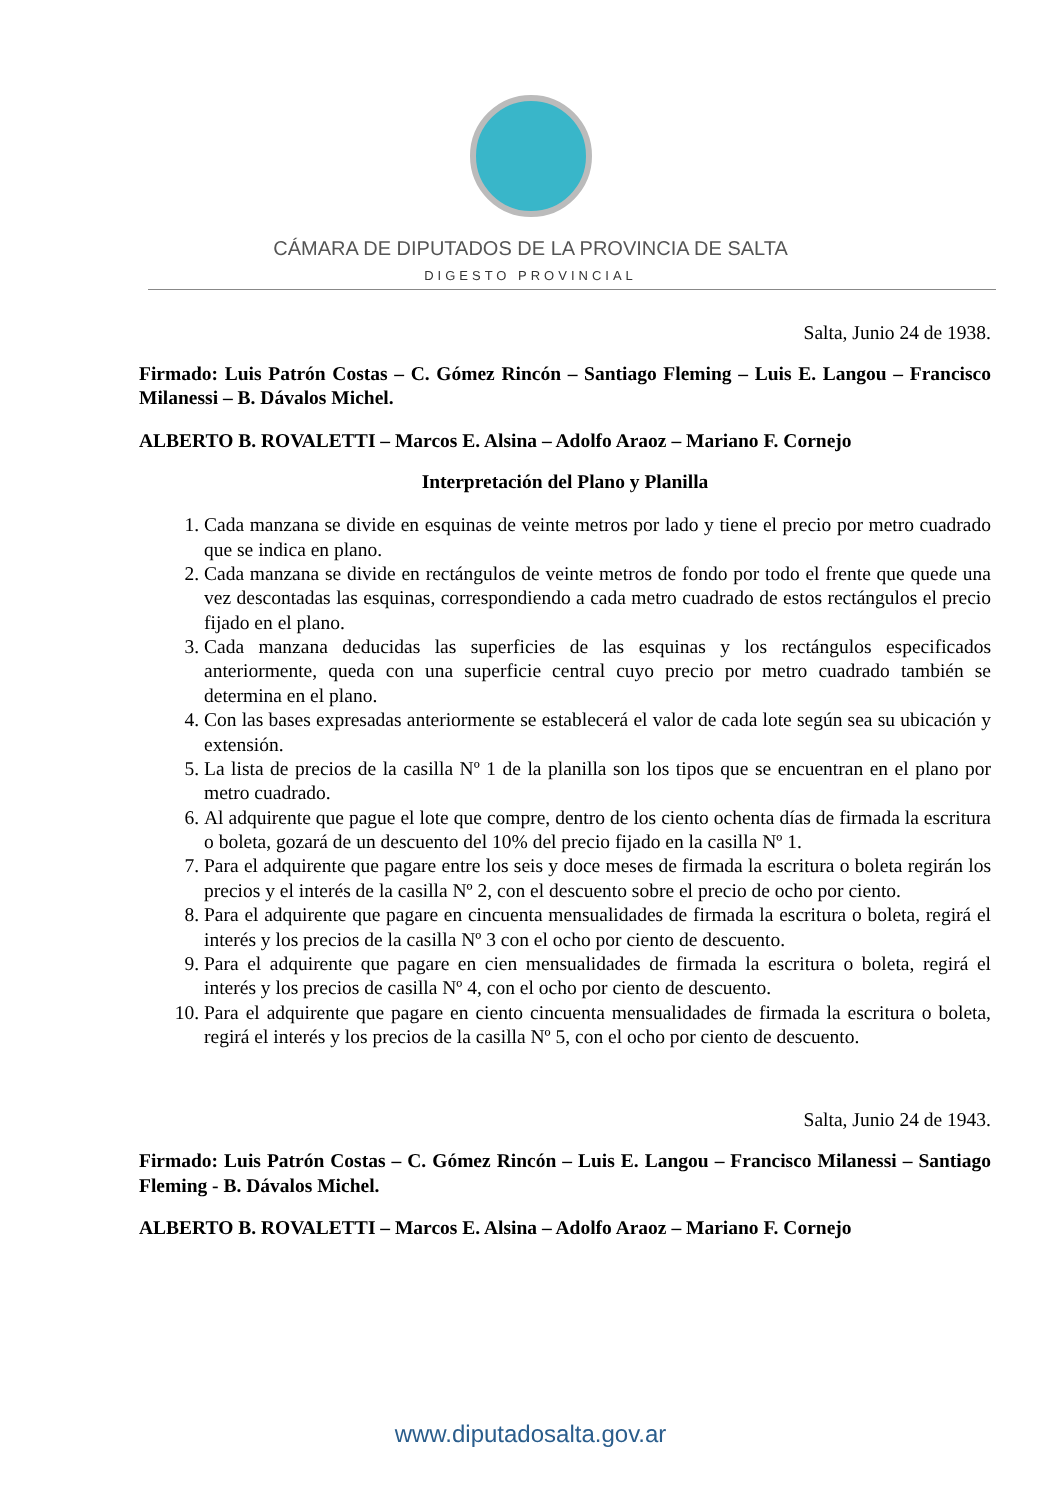CÁMARA DE DIPUTADOS DE LA PROVINCIA DE SALTA
DIGESTO PROVINCIAL
Salta, Junio 24 de 1938.
Firmado: Luis Patrón Costas – C. Gómez Rincón – Santiago Fleming – Luis E. Langou – Francisco Milanessi – B. Dávalos Michel.
ALBERTO B. ROVALETTI – Marcos E. Alsina – Adolfo Araoz – Mariano F. Cornejo
Interpretación del Plano y Planilla
1. Cada manzana se divide en esquinas de veinte metros por lado y tiene el precio por metro cuadrado que se indica en plano.
2. Cada manzana se divide en rectángulos de veinte metros de fondo por todo el frente que quede una vez descontadas las esquinas, correspondiendo a cada metro cuadrado de estos rectángulos el precio fijado en el plano.
3. Cada manzana deducidas las superficies de las esquinas y los rectángulos especificados anteriormente, queda con una superficie central cuyo precio por metro cuadrado también se determina en el plano.
4. Con las bases expresadas anteriormente se establecerá el valor de cada lote según sea su ubicación y extensión.
5. La lista de precios de la casilla Nº 1 de la planilla son los tipos que se encuentran en el plano por metro cuadrado.
6. Al adquirente que pague el lote que compre, dentro de los ciento ochenta días de firmada la escritura o boleta, gozará de un descuento del 10% del precio fijado en la casilla Nº 1.
7. Para el adquirente que pagare entre los seis y doce meses de firmada la escritura o boleta regirán los precios y el interés de la casilla Nº 2, con el descuento sobre el precio de ocho por ciento.
8. Para el adquirente que pagare en cincuenta mensualidades de firmada la escritura o boleta, regirá el interés y los precios de la casilla Nº 3 con el ocho por ciento de descuento.
9. Para el adquirente que pagare en cien mensualidades de firmada la escritura o boleta, regirá el interés y los precios de casilla Nº 4, con el ocho por ciento de descuento.
10. Para el adquirente que pagare en ciento cincuenta mensualidades de firmada la escritura o boleta, regirá el interés y los precios de la casilla Nº 5, con el ocho por ciento de descuento.
Salta, Junio 24 de 1943.
Firmado: Luis Patrón Costas – C. Gómez Rincón – Luis E. Langou – Francisco Milanessi – Santiago Fleming - B. Dávalos Michel.
ALBERTO B. ROVALETTI – Marcos E. Alsina – Adolfo Araoz – Mariano F. Cornejo
www.diputadosalta.gov.ar